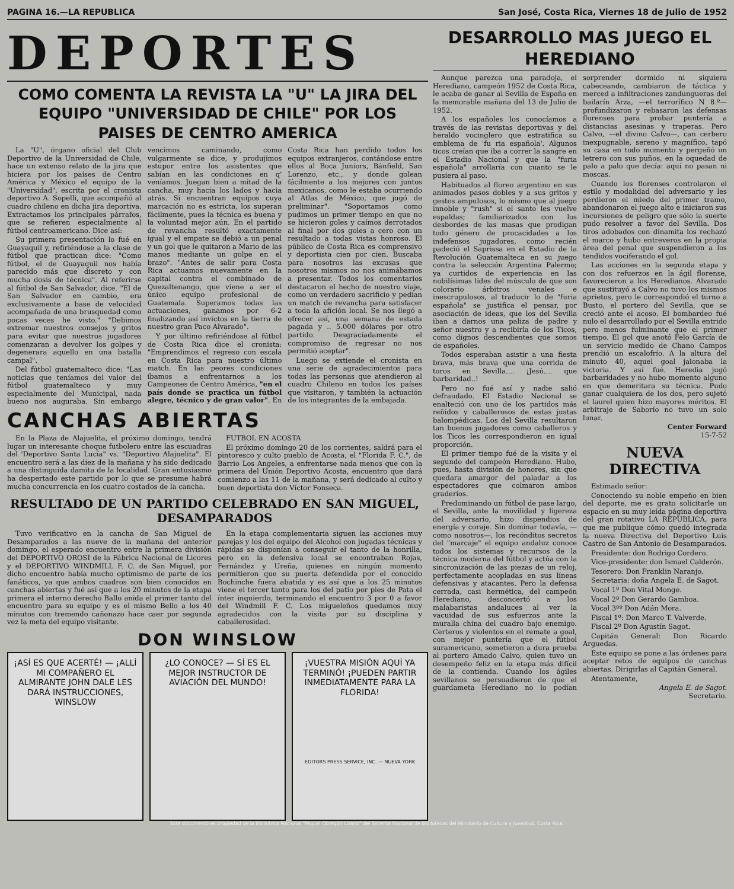PAGINA 16.—LA REPUBLICA San José, Costa Rica, Viernes 18 de Julio de 1952
DEPORTES
COMO COMENTA LA REVISTA LA "U" LA JIRA DEL EQUIPO "UNIVERSIDAD DE CHILE" POR LOS PAISES DE CENTRO AMERICA
La "U", órgano oficial del Club Deportivo de la Universidad de Chile, hace un extenso relato de la jira que hiciera por los países de Centro América y México el equipo de la "Universidad", escrita por el cronista deportivo A. Sopelli, que acompañó al cuadro chileno en dicha jira deportiva. Extractamos los principales párrafos, que se refieren especialmente al fútbol centroamericano. Dice así:
Su primera presentación lo fué en Guayaquil y, refiriéndose a la clase de fútbol que practican dice: "Como fútbol, el de Guayaquil nos había parecido más que discreto y con mucha dosis de técnica". Al referirse al fútbol de San Salvador, dice. "El de San Salvador en cambio, era exclusivamente a base de velocidad acompañada de una brusquedad como pocas veces he visto." "Debimos extremar nuestros consejos y gritos para evitar que nuestros jugadores comenzaran a devolver los golpes y degenerara aquello en una batalla campal".
Del fútbol guatemalteco dice: "Las noticias que teníamos del valor del fútbol guatemalteco y muy especialmente del Municipal, nada bueno nos auguraba. Sin embargo vencimos caminando, como vulgarmente se dice, y produjimos estupor entre los asistentes que sabían en las condiciones en q' veníamos. Juegan bien a mitad de la cancha, muy hacia los lados y hacia atrás. Si encuentran equipos cuya marcación no es estricta, los superan fácilmente, pues la técnica es buena y la voluntad mejor aún. En el partido de revancha resultó exactamente igual y el empate se debió a un penal y un gol que le quitaron a Mario de las manos mediante un golpe en el brazo". "Antes de salir para Costa Rica actuamos nuevamente en la capital contra el combinado de Quezaltenango, que viene a ser el único equipo profesional de Guatemala. Superamos todas las actuaciones, ganamos por 6-2 finalizando así invictos en la tierra de nuestro gran Paco Alvarado".
Y por último refiriéndose al fútbol de Costa Rica dice el cronista: "Emprendimos el regreso con escala en Costa Rica para nuestro último match. En las peores condiciones íbamos a enfrentarnos a los Campeones de Centro América, "en el país donde se practica un fútbol alegre, técnico y de gran valor". En Costa Rica han perdido todos los equipos extranjeros, contándose entre ellos al Boca Juniors, Bánfield, San Lorenzo, etc., y donde golean fácilmente a los mejores con juntos mexicanos, como le estaba ocurriendo al Atlas de México, que jugó de preliminar". "Soportamos como pudimos un primer tiempo en que no se hicieron goles y caímos derrotados al final por dos goles a cero con un resultado a todas vistas honroso. El público de Costa Rica es comprensivo y deportista cien por cien. Buscaba para nosotros las excusas que nosotros mismos no nos animábamos a presentar. Todos los comentarios destacaron el hecho de nuestro viaje, como un verdadero sacrificio y pedían un match de revancha para satisfacer a toda la afición local. Se nos llegó a ofrecer así, una semana de estada pagada y .. 5.000 dólares por otro partido. Desgraciadamente el compromiso de regresar no nos permitió aceptar".
Luego se extiende el cronista en una serie de agradecimientos para todas las personas que atendieron al cuadro Chileno en todos los países que visitaron, y también la actuación de los integrantes de la embajada.
CANCHAS ABIERTAS
En la Plaza de Alajuelita, el próximo domingo, tendrá lugar un interesante choque futbolero entre las escuadras del 'Deportivo Santa Lucía" vs. "Deportivo Alajuelita". El encuentro será a las diez de la mañana y ha sido dedicado a una distinguida damita de la localidad. Gran entusiasmo ha despertado este partido por lo que se presume habrá mucha concurrencia en los cuatro costados de la cancha.
FUTBOL EN ACOSTA
El próximo domingo 20 de los corrientes, saldrá para el pintoresco y culto pueblo de Acosta, el "Florida F. C.", de Barrio Los Angeles, a enfrentarse nada menos que con la primera del Unión Deportivo Acosta, encuentro que dará comienzo a las 11 de la mañana, y será dedicado al culto y buen deportista don Víctor Fonseca.
RESULTADO DE UN PARTIDO CELEBRADO EN SAN MIGUEL, DESAMPARADOS
Tuvo verificativo en la cancha de San Miguel de Desamparados a las nueve de la mañana del anterior domingo, el esperado encuentro entre la primera división del DEPORTIVO OROSI de la Fábrica Nacional de Licores y el DEPORTIVO WINDMILL F. C. de San Miguel, por dicho encuentro había mucho optimismo de parte de los fanáticos, ya que ambos cuadros son bien conocidos en canchas abiertas y fué así que a los 20 minutos de la etapa primera el interno derecho Ballo anida el primer tanto del encuentro para su equipo y es el mismo Bello a los 40 minutos con tremendo cañonazo hace caer por segunda vez la meta del equipo visitante.
En la etapa complementaria siguen las acciones muy parejas y los del equipo del Alcohol con jugadas técnicas y rápidas se disponían a conseguir el tanto de la honrilla, pero en la defensiva local se encontraban Rojas, Fernández y Ureña, quienes en ningún momento permitieron que su puerta defendida por el conocido Bochinche fuera abatida y es así que a los 25 minutos viene el tercer tanto para los del patio por pies de Pata el ínter inquierdo, terminando el encuentro 3 por 0 a favor del Windmill F. C. Los migueleños quedamos muy agradecidos con la visita por su disciplina y caballerosidad.
DON WINSLOW
¡ASÍ ES QUE ACERTÉ! — ¡ALLÍ MI COMPAÑERO EL ALMIRANTE JOHN DALE LES DARÁ INSTRUCCIONES, WINSLOW
¿LO CONOCE? — SÍ ES EL MEJOR INSTRUCTOR DE AVIACIÓN DEL MUNDO!
¡VUESTRA MISIÓN AQUÍ YA TERMINÓ! ¡PUEDEN PARTIR INMEDIATAMENTE PARA LA FLORIDA!
EDITORS PRESS SERVICE, INC. — NUEVA YORK
DESARROLLO MAS JUEGO EL HEREDIANO
Aunque parezca una paradoja, el Herediano, campeón 1952 de Costa Rica, le acaba de ganar al Sevilla de España en la memorable mañana del 13 de Julio de 1952.
A los españoles los conocíamos a través de las revistas deportivas y del heraldo vocinglero que estratifica su emblema de 'fu ria española'. Algunos ticos creían que iba a correr la sangre en el Estadio Nacional y que la "furia española" arrollaría con cuanto se le pusiera al paso.
Habituados al floreo argentino en sus animados pasos dobles y a sus gritos y gestos ampulosos, lo mismo que al juego innoble y "rush" si el santo les vuelve espaldas; familiarizados con los desbordes de las masas que prodigan todo género de procacidades a los indefensos jugadores, como recién padeció el Saprissa en el Estadio de la Revolución Guatemalteca en su juego contra la selección Argentina Palermo; ya curtidos de experiencia en las nobilísimas lides del músculo de que son colorario árbitros venales e inescrupulosos, al traducir lo de "furia española" se justifica el pensar, por asociación de ideas, que los del Sevilla iban a darnos una paliza de padre y señor nuestro y a recibirla de los Ticos, como dignos descendientes que somos de españoles.
Todos esperaban asistir a una fiesta brava, más brava que una corrida de toros en Sevilla.... ¡Jesú.... que barbaridad..!
Pero no fué así y nadie salió defraudado. El Estadio Nacional se enalteció con uno de los partidos más reñidos y caballerosos de estas justas balompédicas. Los del Sevilla resultaron tan buenos jugadores como caballeros y los Ticos les correspondieron en igual proporción.
El primer tiempo fué de la visita y el segundo del campeón Herediano. Hubo, pues, hasta división de honores, sin que quedara amargor del paladar a los espectadores que colmaron ambos graderíos.
Predominando un fútbol de pase largo, el Sevilla, ante la movilidad y ligereza del adversario, hizo dispendios de energía y coraje. Sin dominar todavía, —como nosotros—, los recónditos secretos del "marcaje" el equipo andaluz conoce todos los sistemas y recursos de la técnica moderna del fútbol y actúa con la sincronización de las piezas de un reloj, perfectamente acopladas en sus líneas defensivas y atacantes. Pero la defensa cerrada, casi hermética, del campeón Herediano, desconcertó a los malabaristas andaluces al ver la vacuidad de sus esfuerzos ante la muralla china del cuadro bajo enemigo. Certeros y violentos en el remate a goal, con mejor puntería que el fútbol suramericano, sometieron a dura prueba al portero Amado Calvo, quien tuvo un desempeño feliz en la etapa más difícil de la contienda. Cuando los ágiles sevillanos se persuadieron de que el guardameta Herediano no lo podían sorprender dormido ni siquiera cabeceando, cambiaron de táctica y merced a infiltraciones zandungueras del bailarín Arza, —el terrorífico N 8.º— profundizaron y rebasaron las defensas florenses para probar puntería a distancias asesinas y traperas. Pero Calvo, —el divino Calvo—, can cerbero inexpugnable, sereno y magnífico, tapó su casa en todo momento y pergeñó un letrero con sus puños, en la oquedad de palo a palo que decía: aquí no pasan ni moscas.
Cuando los florenses controlaron el estilo y modalidad del adversario y les perdieron el miedo del primer tramo, abandonaron el juego alto e iniciaron sus incursiones de peligro que sólo la suerte pudo resolver a favor del Sevilla. Dos tiros adobados con dinamita los rechazó el marco y hubo entreveros en la propia área del penal que suspendieron a los tendidos vociferando el gol.
Las acciones en la segunda etapa y con dos refuerzos en la ágil florense, favorecieron a los Heredianos. Alvarado que sustituyó a Calvo no tuvo los mismos aprietos, pero le correspondió el turno a Busto, el portero del Sevilla, que se creció ante el acoso. El bombardeo fué nulo el desarrollado por el Sevilla entrido pero menos fulminante que el primer tiempo. El gol que anotó Felo García de un servicio medido de Chano Campos prendió un escalofrío. A la altura del minuto 40, aquel goal jalonaba la victoria. Y así fué. Heredia jugó barbaridades y no hubo momento alguno en que demeritara su técnica. Pudo ganar cualquiera de los dos, pero sujetó el laurel quien hizo mayores méritos. El arbitraje de Saborío no tuvo un solo lunar.
Center Forward
15-7-52
NUEVA DIRECTIVA
Estimado señor:
Conociendo su noble empeño en bien del deporte, me es grato solicitarle un espacio en su muy leída página deportiva del gran rotativo LA REPUBLICA, para que me publique cómo quedó integrada la nueva Directiva del Deportivo Luis Castro de San Antonio de Desamparados.
Presidente: don Rodrigo Cordero.
Vice-presidente: don Ismael Calderón.
Tesorero: Don Franklin Naranjo.
Secretaria: doña Angela E. de Sagot.
Vocal 1º Don Vital Monge.
Vocal 2º Don Gerardo Gamboa.
Vocal 3ºº Don Adán Mora.
Fiscal 1º: Don Marco T. Valverde.
Fiscal 2º Don Agustín Sagot.
Capitán General: Don Ricardo Arguedas.
Este equipo se pone a las órdenes para aceptar retos de equipos de canchas abiertas. Dirigirlas al Capitán General.
Atentamente,
Angela E. de Sagot.
Secretario.
Este documento es propiedad de la Biblioteca Nacional "Miguel Obregón Lizano" del Sistema Nacional de Bibliotecas del Ministerio de Cultura y Juventud, Costa Rica.